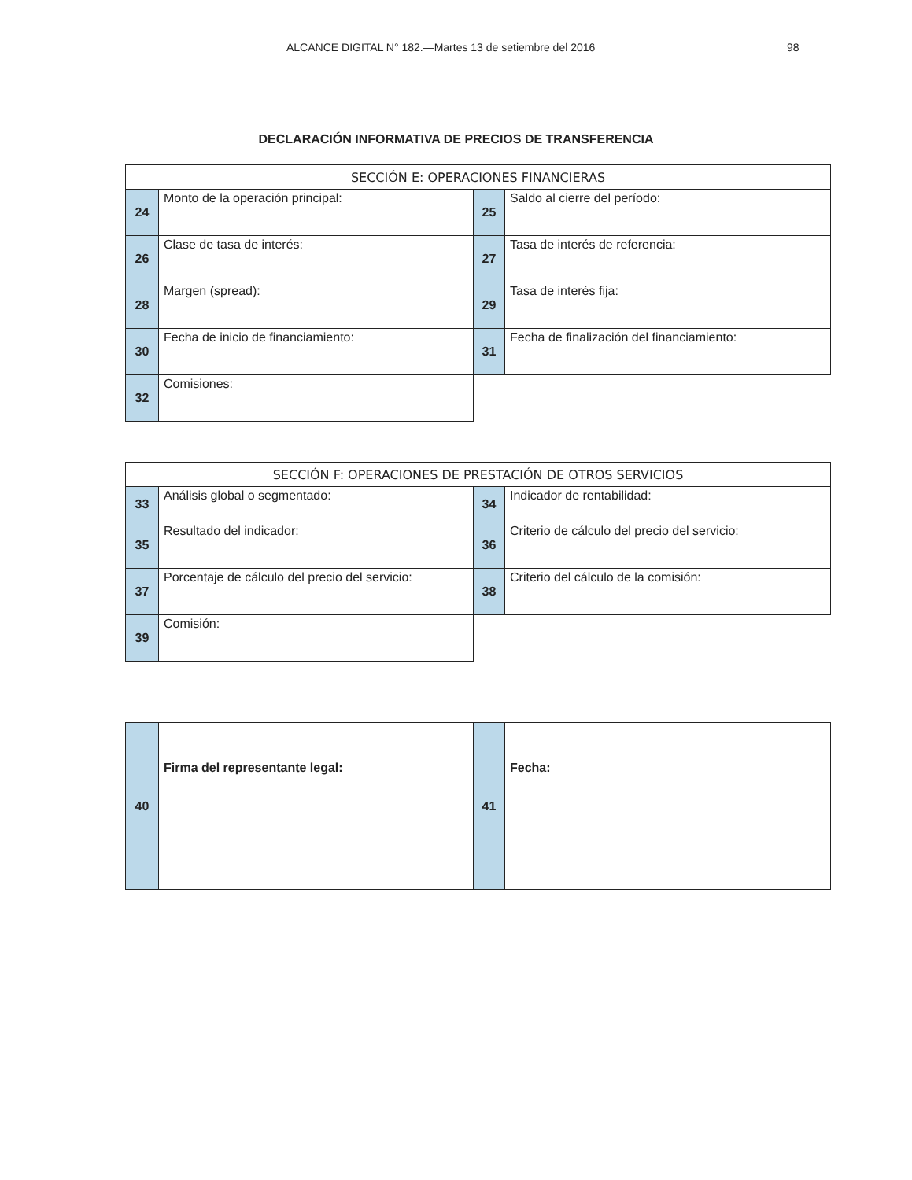ALCANCE DIGITAL N° 182.—Martes 13 de setiembre del 2016 98
DECLARACIÓN INFORMATIVA DE PRECIOS DE TRANSFERENCIA
| SECCIÓN E: OPERACIONES FINANCIERAS | | | |
| --- | --- | --- | --- |
| 24 | Monto de la operación principal: | 25 | Saldo al cierre del período: |
| 26 | Clase de tasa de interés: | 27 | Tasa de interés de referencia: |
| 28 | Margen (spread): | 29 | Tasa de interés fija: |
| 30 | Fecha de inicio de financiamiento: | 31 | Fecha de finalización del financiamiento: |
| 32 | Comisiones: | | |
| SECCIÓN F: OPERACIONES DE PRESTACIÓN DE OTROS SERVICIOS | | | |
| --- | --- | --- | --- |
| 33 | Análisis global o segmentado: | 34 | Indicador de rentabilidad: |
| 35 | Resultado del indicador: | 36 | Criterio de cálculo del precio del servicio: |
| 37 | Porcentaje de cálculo del precio del servicio: | 38 | Criterio del cálculo de la comisión: |
| 39 | Comisión: | | |
| 40 | Firma del representante legal: | 41 | Fecha: |